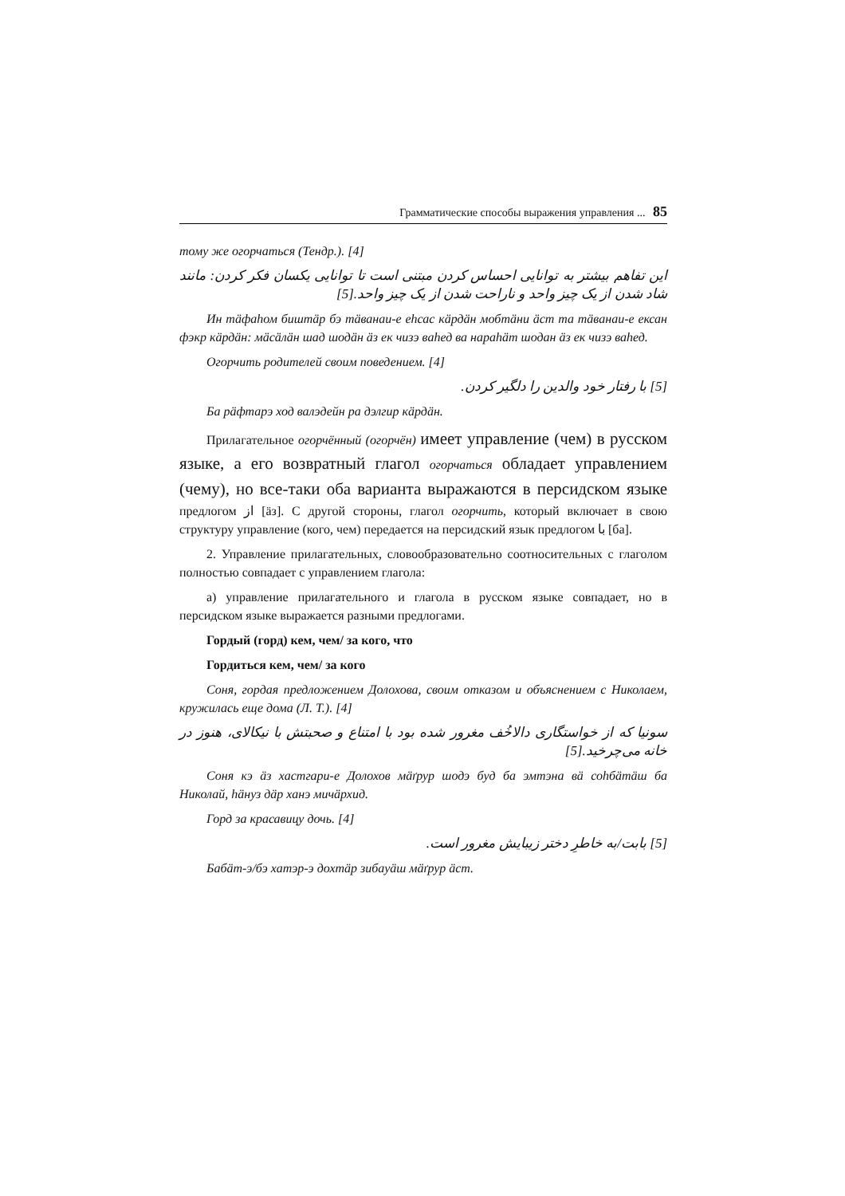Грамматические способы выражения управления ... 85
тому же огорчаться (Тендр.). [4]
این تفاهم بیشتر به توانایی احساس کردن مبتنی است تا توانایی یکسان فکر کردن: مانند شاد شدن از یک چیز واحد و ناراحت شدن از یک چیز واحد.[5]
Ин тäфаhом биштäр бэ тäванаи-е еhсас кäрдäн мобтäни äст та тäванаи-е ексан фэкр кäрдäн: мäсäлäн шад шодäн äз ек чизэ ваhед ва нараhäт шодан äз ек чизэ ваhед.
Огорчить родителей своим поведением. [4]
[5] با رفتار خود والدین را دلگیر کردن.
Ба рäфтарэ ход валэдейн ра дэлгир кäрдäн.
Прилагательное огорчённый (огорчён) имеет управление (чем) в русском языке, а его возвратный глагол огорчаться обладает управлением (чему), но все-таки оба варианта выражаются в персидском языке предлогом از [äз]. С другой стороны, глагол огорчить, который включает в свою структуру управление (кого, чем) передается на персидский язык предлогом با [ба].
2. Управление прилагательных, словообразовательно соотносительных с глаголом полностью совпадает с управлением глагола:
а) управление прилагательного и глагола в русском языке совпадает, но в персидском языке выражается разными предлогами.
Гордый (горд) кем, чем/ за кого, что
Гордиться кем, чем/ за кого
Соня, гордая предложением Долохова, своим отказом и объяснением с Николаем, кружилась еще дома (Л. Т.). [4]
سونیا که از خواستگاری دالاخُف مغرور شده بود با امتناع و صحبتش با نیکالای، هنوز در خانه می‌چرخید.[5]
Соня кэ äз хастгари-е Долохов мäґрур шодэ буд ба эмтэна вä соhбäтäш ба Николай, häнуз дäр ханэ мичäрхид.
Горд за красавицу дочь. [4]
[5] بابت/به خاطرِ دختر زیبایش مغرور است.
Бабäт-э/бэ хатэр-э дохтäр зибауäш мäґрур äст.